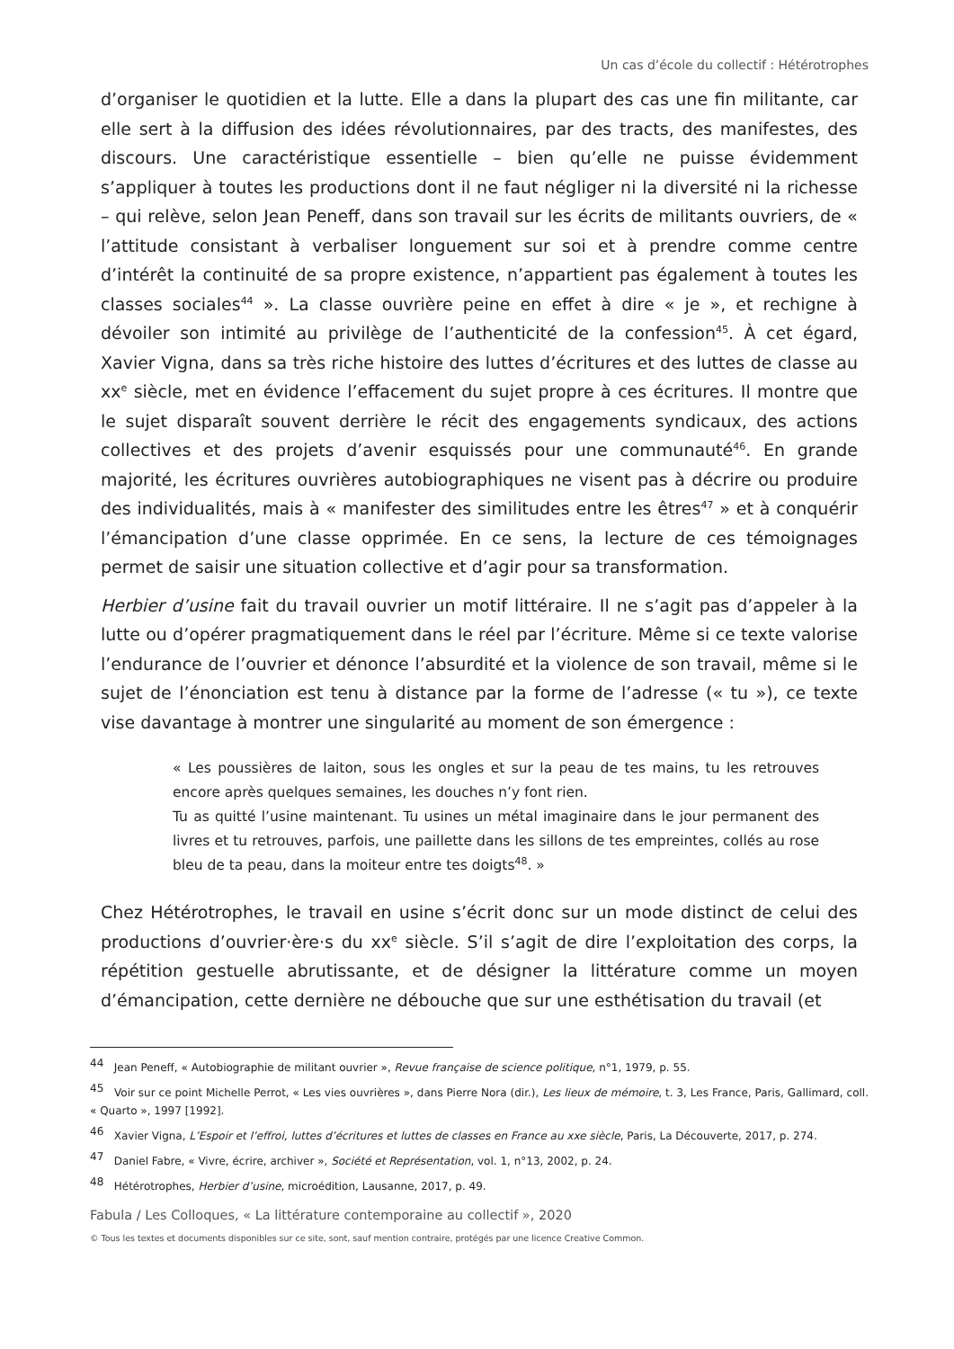Un cas d’école du collectif : Hétérotrophes
d’organiser le quotidien et la lutte. Elle a dans la plupart des cas une fin militante, car elle sert à la diffusion des idées révolutionnaires, par des tracts, des manifestes, des discours. Une caractéristique essentielle – bien qu’elle ne puisse évidemment s’appliquer à toutes les productions dont il ne faut négliger ni la diversité ni la richesse – qui relève, selon Jean Peneff, dans son travail sur les écrits de militants ouvriers, de « l’attitude consistant à verbaliser longuement sur soi et à prendre comme centre d’intérêt la continuité de sa propre existence, n’appartient pas également à toutes les classes sociales<sup>44</sup> ». La classe ouvrière peine en effet à dire « je », et rechigne à dévoiler son intimité au privilège de l’authenticité de la confession<sup>45</sup>. À cet égard, Xavier Vigna, dans sa très riche histoire des luttes d’écritures et des luttes de classe au xx<sup>e</sup> siècle, met en évidence l’effacement du sujet propre à ces écritures. Il montre que le sujet disparaît souvent derrière le récit des engagements syndicaux, des actions collectives et des projets d’avenir esquissés pour une communauté<sup>46</sup>. En grande majorité, les écritures ouvrières autobiographiques ne visent pas à décrire ou produire des individualités, mais à « manifester des similitudes entre les êtres<sup>47</sup> » et à conquérir l’émancipation d’une classe opprimée. En ce sens, la lecture de ces témoignages permet de saisir une situation collective et d’agir pour sa transformation.
Herbier d’usine fait du travail ouvrier un motif littéraire. Il ne s’agit pas d’appeler à la lutte ou d’opérer pragmatiquement dans le réel par l’écriture. Même si ce texte valorise l’endurance de l’ouvrier et dénonce l’absurdité et la violence de son travail, même si le sujet de l’énonciation est tenu à distance par la forme de l’adresse (« tu »), ce texte vise davantage à montrer une singularité au moment de son émergence :
« Les poussières de laiton, sous les ongles et sur la peau de tes mains, tu les retrouves encore après quelques semaines, les douches n’y font rien.
Tu as quitté l’usine maintenant. Tu usines un métal imaginaire dans le jour permanent des livres et tu retrouves, parfois, une paillette dans les sillons de tes empreintes, collés au rose bleu de ta peau, dans la moiteur entre tes doigts<sup>48</sup>. »
Chez Hétérotrophes, le travail en usine s’écrit donc sur un mode distinct de celui des productions d’ouvrier·ère·s du xx<sup>e</sup> siècle. S’il s’agit de dire l’exploitation des corps, la répétition gestuelle abrutissante, et de désigner la littérature comme un moyen d’émancipation, cette dernière ne débouche que sur une esthétisation du travail (et
<sup>44</sup> Jean Peneff, « Autobiographie de militant ouvrier », Revue française de science politique, n°1, 1979, p. 55.
<sup>45</sup> Voir sur ce point Michelle Perrot, « Les vies ouvrières », dans Pierre Nora (dir.), Les lieux de mémoire, t. 3, Les France, Paris, Gallimard, coll. « Quarto », 1997 [1992].
<sup>46</sup> Xavier Vigna, L’Espoir et l’effroi, luttes d’écritures et luttes de classes en France au xxe siècle, Paris, La Découverte, 2017, p. 274.
<sup>47</sup> Daniel Fabre, « Vivre, écrire, archiver », Société et Représentation, vol. 1, n°13, 2002, p. 24.
<sup>48</sup> Hétérotrophes, Herbier d’usine, microédition, Lausanne, 2017, p. 49.
Fabula / Les Colloques, « La littérature contemporaine au collectif », 2020
© Tous les textes et documents disponibles sur ce site, sont, sauf mention contraire, protégés par une licence Creative Common.